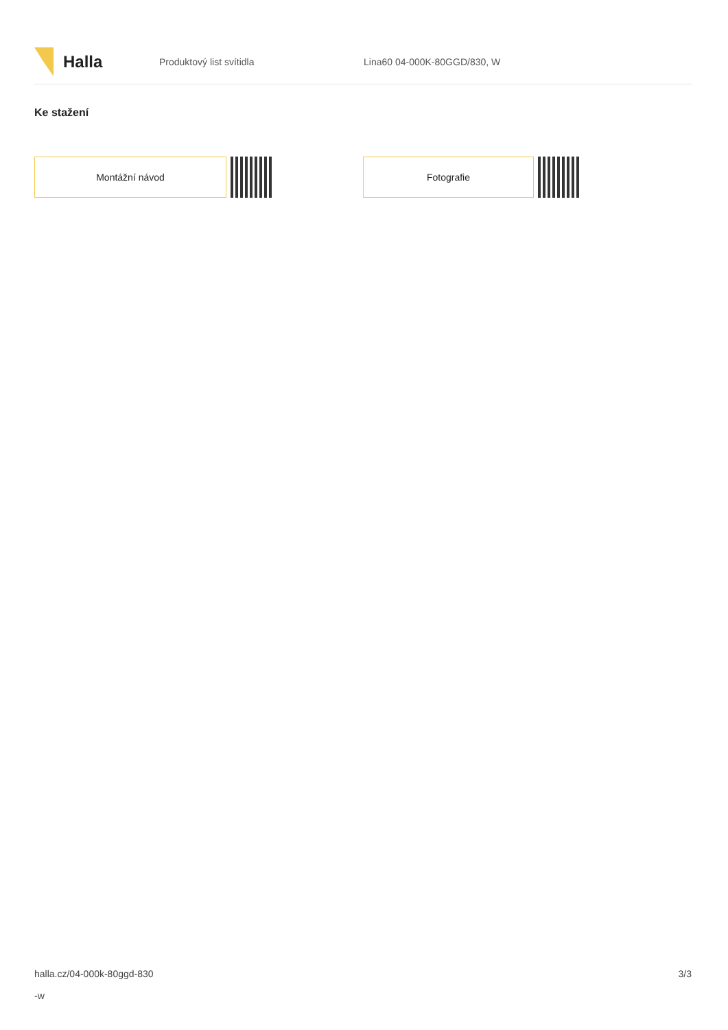Halla
Produktový list svítidla Lina60 04-000K-80GGD/830, W
Ke stažení
Montážní návod Fotografie
halla.cz/04-000k-80ggd-830
-w
3/3